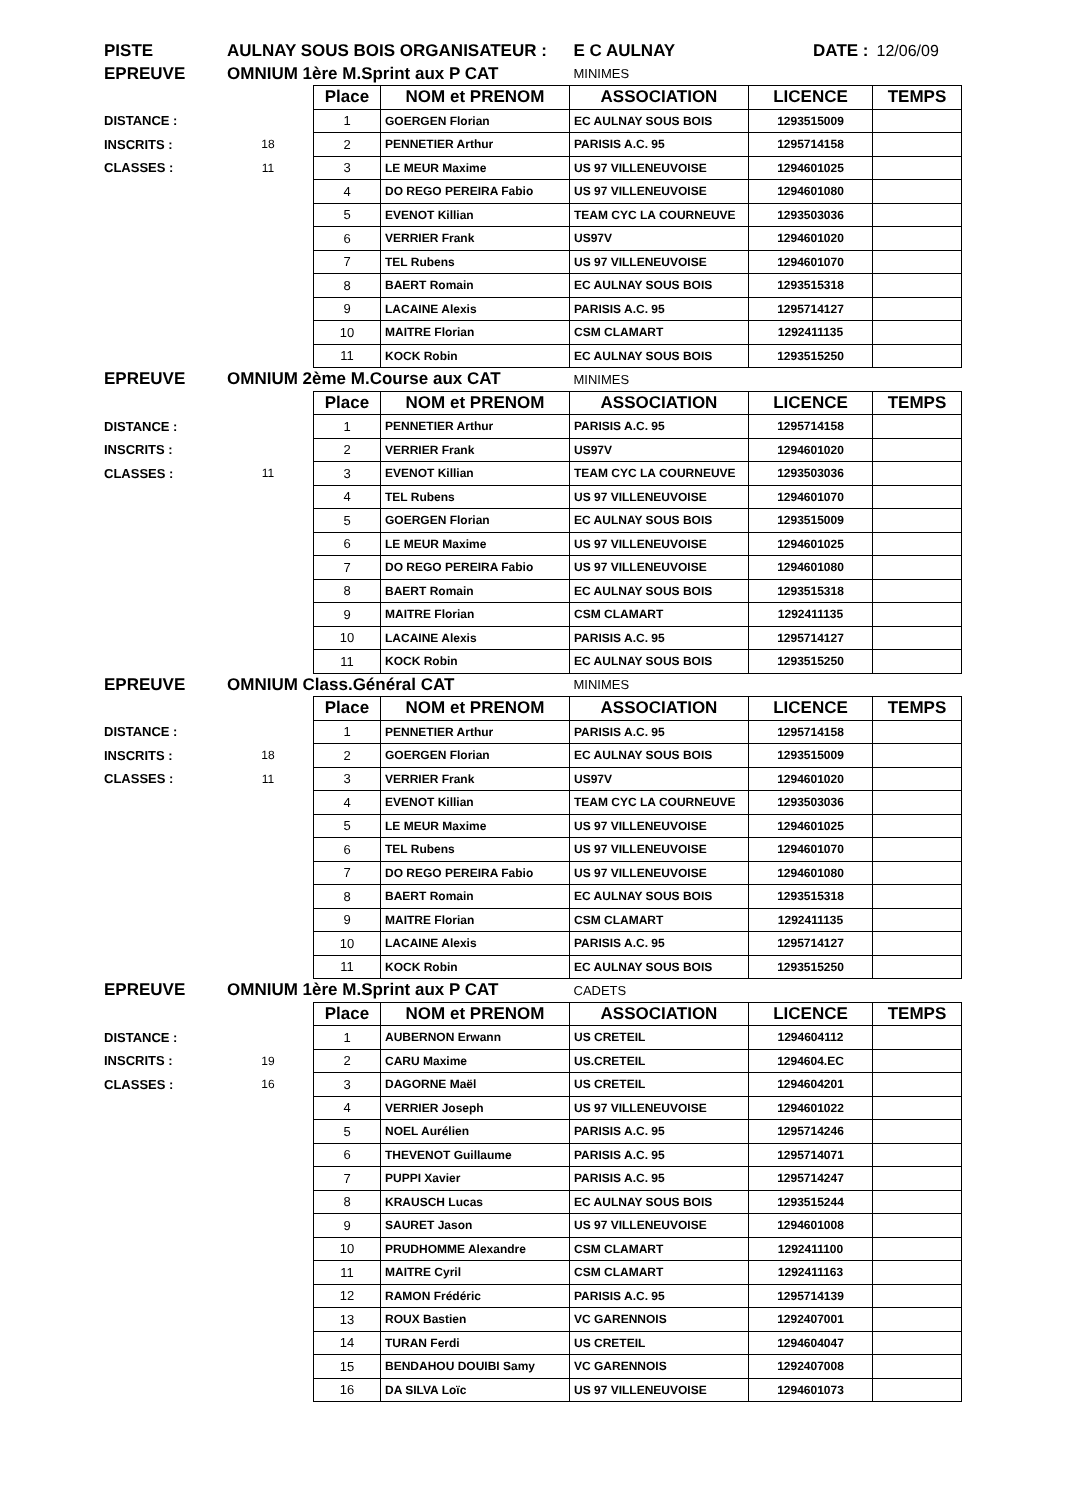| PISTE | AULNAY SOUS BOIS ORGANISATEUR : | | | E C AULNAY | DATE : | 12/06/09 |
| EPREUVE | OMNIUM 1ère M.Sprint aux P CAT | | | MINIMES | | |
| | | Place | NOM et PRENOM | ASSOCIATION | LICENCE | TEMPS |
| DISTANCE : | | 1 | GOERGEN Florian | EC AULNAY SOUS BOIS | 1293515009 | |
| INSCRITS : | 18 | 2 | PENNETIER Arthur | PARISIS A.C. 95 | 1295714158 | |
| CLASSES : | 11 | 3 | LE MEUR Maxime | US 97 VILLENEUVOISE | 1294601025 | |
| | | 4 | DO REGO PEREIRA Fabio | US 97 VILLENEUVOISE | 1294601080 | |
| | | 5 | EVENOT Killian | TEAM CYC LA COURNEUVE | 1293503036 | |
| | | 6 | VERRIER Frank | US97V | 1294601020 | |
| | | 7 | TEL Rubens | US 97 VILLENEUVOISE | 1294601070 | |
| | | 8 | BAERT Romain | EC AULNAY SOUS BOIS | 1293515318 | |
| | | 9 | LACAINE Alexis | PARISIS A.C. 95 | 1295714127 | |
| | | 10 | MAITRE Florian | CSM CLAMART | 1292411135 | |
| | | 11 | KOCK Robin | EC AULNAY SOUS BOIS | 1293515250 | |
| EPREUVE | OMNIUM 2ème M.Course aux CAT | | | MINIMES | | |
| | | Place | NOM et PRENOM | ASSOCIATION | LICENCE | TEMPS |
| DISTANCE : | | 1 | PENNETIER Arthur | PARISIS A.C. 95 | 1295714158 | |
| INSCRITS : | | 2 | VERRIER Frank | US97V | 1294601020 | |
| CLASSES : | 11 | 3 | EVENOT Killian | TEAM CYC LA COURNEUVE | 1293503036 | |
| | | 4 | TEL Rubens | US 97 VILLENEUVOISE | 1294601070 | |
| | | 5 | GOERGEN Florian | EC AULNAY SOUS BOIS | 1293515009 | |
| | | 6 | LE MEUR Maxime | US 97 VILLENEUVOISE | 1294601025 | |
| | | 7 | DO REGO PEREIRA Fabio | US 97 VILLENEUVOISE | 1294601080 | |
| | | 8 | BAERT Romain | EC AULNAY SOUS BOIS | 1293515318 | |
| | | 9 | MAITRE Florian | CSM CLAMART | 1292411135 | |
| | | 10 | LACAINE Alexis | PARISIS A.C. 95 | 1295714127 | |
| | | 11 | KOCK Robin | EC AULNAY SOUS BOIS | 1293515250 | |
| EPREUVE | OMNIUM Class.Général CAT | | | MINIMES | | |
| | | Place | NOM et PRENOM | ASSOCIATION | LICENCE | TEMPS |
| DISTANCE : | | 1 | PENNETIER Arthur | PARISIS A.C. 95 | 1295714158 | |
| INSCRITS : | 18 | 2 | GOERGEN Florian | EC AULNAY SOUS BOIS | 1293515009 | |
| CLASSES : | 11 | 3 | VERRIER Frank | US97V | 1294601020 | |
| | | 4 | EVENOT Killian | TEAM CYC LA COURNEUVE | 1293503036 | |
| | | 5 | LE MEUR Maxime | US 97 VILLENEUVOISE | 1294601025 | |
| | | 6 | TEL Rubens | US 97 VILLENEUVOISE | 1294601070 | |
| | | 7 | DO REGO PEREIRA Fabio | US 97 VILLENEUVOISE | 1294601080 | |
| | | 8 | BAERT Romain | EC AULNAY SOUS BOIS | 1293515318 | |
| | | 9 | MAITRE Florian | CSM CLAMART | 1292411135 | |
| | | 10 | LACAINE Alexis | PARISIS A.C. 95 | 1295714127 | |
| | | 11 | KOCK Robin | EC AULNAY SOUS BOIS | 1293515250 | |
| EPREUVE | OMNIUM 1ère M.Sprint aux P CAT | | | CADETS | | |
| | | Place | NOM et PRENOM | ASSOCIATION | LICENCE | TEMPS |
| DISTANCE : | | 1 | AUBERNON Erwann | US CRETEIL | 1294604112 | |
| INSCRITS : | 19 | 2 | CARU Maxime | US.CRETEIL | 1294604.EC | |
| CLASSES : | 16 | 3 | DAGORNE Maël | US CRETEIL | 1294604201 | |
| | | 4 | VERRIER Joseph | US 97 VILLENEUVOISE | 1294601022 | |
| | | 5 | NOEL Aurélien | PARISIS A.C. 95 | 1295714246 | |
| | | 6 | THEVENOT Guillaume | PARISIS A.C. 95 | 1295714071 | |
| | | 7 | PUPPI Xavier | PARISIS A.C. 95 | 1295714247 | |
| | | 8 | KRAUSCH Lucas | EC AULNAY SOUS BOIS | 1293515244 | |
| | | 9 | SAURET Jason | US 97 VILLENEUVOISE | 1294601008 | |
| | | 10 | PRUDHOMME Alexandre | CSM CLAMART | 1292411100 | |
| | | 11 | MAITRE Cyril | CSM CLAMART | 1292411163 | |
| | | 12 | RAMON Frédéric | PARISIS A.C. 95 | 1295714139 | |
| | | 13 | ROUX Bastien | VC GARENNOIS | 1292407001 | |
| | | 14 | TURAN Ferdi | US CRETEIL | 1294604047 | |
| | | 15 | BENDAHOU DOUIBI Samy | VC GARENNOIS | 1292407008 | |
| | | 16 | DA SILVA Loïc | US 97 VILLENEUVOISE | 1294601073 | |